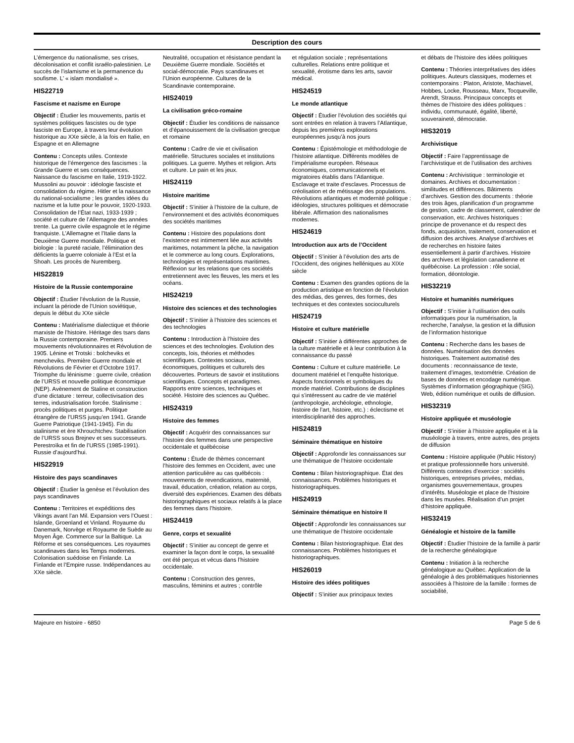Description des cours
L’émergence du nationalisme, ses crises, décolonisation et conflit israélo-palestinien. Le succès de l’islamisme et la permanence du soufisme. L’ « islam mondialisé ».
HIS22719
Fascisme et nazisme en Europe
Objectif : Étudier les mouvements, partis et systèmes politiques fascistes ou de type fasciste en Europe, à travers leur évolution historique au XXe siècle, à la fois en Italie, en Espagne et en Allemagne
Contenu : Concepts utiles. Contexte historique de l’émergence des fascismes : la Grande Guerre et ses conséquences. Naissance du fascisme en Italie, 1919-1922. Mussolini au pouvoir : idéologie fasciste et consolidation du régime. Hitler et la naissance du national-socialisme ; les grandes idées du nazisme et la lutte pour le pouvoir, 1920-1933. Consolidation de l’État nazi, 1933-1939 ; société et culture de l’Allemagne des années trente. La guerre civile espagnole et le régime franquiste. L’Allemagne et l’Italie dans la Deuxième Guerre mondiale. Politique et biologie : la pureté raciale, l’élimination des déficients la guerre coloniale à l’Est et la Shoah. Les procès de Nuremberg.
HIS22819
Histoire de la Russie contemporaine
Objectif : Étudier l’évolution de la Russie, incluant la période de l’Union soviétique, depuis le début du XXe siècle
Contenu : Matérialisme dialectique et théorie marxiste de l’histoire. Héritage des tsars dans la Russie contemporaine. Premiers mouvements révolutionnaires et Révolution de 1905. Lénine et Trotski : bolcheviks et mencheviks. Première Guerre mondiale et Révolutions de Février et d’Octobre 1917. Triomphe du léninisme : guerre civile, création de l’URSS et nouvelle politique économique (NEP). Avènement de Staline et construction d’une dictature : terreur, collectivisation des terres, industrialisation forcée. Stalinisme : procès politiques et purges. Politique étrangère de l’URSS jusqu’en 1941. Grande Guerre Patriotique (1941-1945). Fin du stalinisme et ère Khrouchtchev. Stabilisation de l’URSS sous Brejnev et ses successeurs. Perestroïka et fin de l’URSS (1985-1991). Russie d’aujourd’hui.
HIS22919
Histoire des pays scandinaves
Objectif : Étudier la genèse et l’évolution des pays scandinaves
Contenu : Territoires et expéditions des Vikings avant l’an Mil. Expansion vers l’Ouest : Islande, Groenland et Vinland. Royaume du Danemark, Norvège et Royaume de Suède au Moyen Âge. Commerce sur la Baltique. La Réforme et ses conséquences. Les royaumes scandinaves dans les Temps modernes. Colonisation suédoise en Finlande. La Finlande et l’Empire russe. Indépendances au XXe siècle.
Neutralité, occupation et résistance pendant la Deuxième Guerre mondiale. Sociétés et social-démocratie. Pays scandinaves et l’Union européenne. Cultures de la Scandinavie contemporaine.
HIS24019
La civilisation gréco-romaine
Objectif : Étudier les conditions de naissance et d’épanouissement de la civilisation grecque et romaine
Contenu : Cadre de vie et civilisation matérielle. Structures sociales et institutions politiques. La guerre. Mythes et religion. Arts et culture. Le pain et les jeux.
HIS24119
Histoire maritime
Objectif : S’initier à l’histoire de la culture, de l’environnement et des activités économiques des sociétés maritimes
Contenu : Histoire des populations dont l’existence est intimement liée aux activités maritimes, notamment la pêche, la navigation et le commerce au long cours. Explorations, technologies et représentations maritimes. Réflexion sur les relations que ces sociétés entretiennent avec les fleuves, les mers et les océans.
HIS24219
Histoire des sciences et des technologies
Objectif : S’initier à l’histoire des sciences et des technologies
Contenu : Introduction à l’histoire des sciences et des technologies. Évolution des concepts, lois, théories et méthodes scientifiques. Contextes sociaux, économiques, politiques et culturels des découvertes. Porteurs de savoir et institutions scientifiques. Concepts et paradigmes. Rapports entre sciences, techniques et société. Histoire des sciences au Québec.
HIS24319
Histoire des femmes
Objectif : Acquérir des connaissances sur l’histoire des femmes dans une perspective occidentale et québécoise
Contenu : Étude de thèmes concernant l’histoire des femmes en Occident, avec une attention particulière au cas québécois : mouvements de revendications, maternité, travail, éducation, création, relation au corps, diversité des expériences. Examen des débats historiographiques et sociaux relatifs à la place des femmes dans l’histoire.
HIS24419
Genre, corps et sexualité
Objectif : S’initier au concept de genre et examiner la façon dont le corps, la sexualité ont été perçus et vécus dans l’histoire occidentale.
Contenu : Construction des genres, masculins, féminins et autres ; contrôle
et régulation sociale ; représentations culturelles. Relations entre politique et sexualité, érotisme dans les arts, savoir médical.
HIS24519
Le monde atlantique
Objectif : Étudier l’évolution des sociétés qui sont entrées en relation à travers l’Atlantique, depuis les premières explorations européennes jusqu’à nos jours
Contenu : Épistémologie et méthodologie de l’histoire atlantique. Différents modèles de l’impérialisme européen. Réseaux économiques, communicationnels et migratoires établis dans l’Atlantique. Esclavage et traite d’esclaves. Processus de créolisation et de métissage des populations. Révolutions atlantiques et modernité politique : idéologies, structures politiques et démocratie libérale. Affirmation des nationalismes modernes.
HIS24619
Introduction aux arts de l’Occident
Objectif : S’initier à l’évolution des arts de l’Occident, des origines helléniques au XIXe siècle
Contenu : Examen des grandes options de la production artistique en fonction de l’évolution des médias, des genres, des formes, des techniques et des contextes socioculturels
HIS24719
Histoire et culture matérielle
Objectif : S’initier à différentes approches de la culture matérielle et à leur contribution à la connaissance du passé
Contenu : Culture et culture matérielle. Le document matériel et l’enquête historique. Aspects fonctionnels et symboliques du monde matériel. Contributions de disciplines qui s’intéressent au cadre de vie matériel (anthropologie, archéologie, ethnologie, histoire de l’art, histoire, etc.) : éclectisme et interdisciplinarité des approches.
HIS24819
Séminaire thématique en histoire
Objectif : Approfondir les connaissances sur une thématique de l’histoire occidentale
Contenu : Bilan historiographique. État des connaissances. Problèmes historiques et historiographiques.
HIS24919
Séminaire thématique en histoire II
Objectif : Approfondir les connaissances sur une thématique de l’histoire occidentale
Contenu : Bilan historiographique. État des connaissances. Problèmes historiques et historiographiques.
HIS26019
Histoire des idées politiques
Objectif : S’initier aux principaux textes
et débats de l’histoire des idées politiques
Contenu : Théories interprétatives des idées politiques. Auteurs classiques, modernes et contemporains : Platon, Aristote, Machiavel, Hobbes, Locke, Rousseau, Marx, Tocqueville, Arendt, Strauss. Principaux concepts et thèmes de l’histoire des idées politiques : individu, communauté, égalité, liberté, souveraineté, démocratie.
HIS32019
Archivistique
Objectif : Faire l’apprentissage de l’archivistique et de l’utilisation des archives
Contenu : Archivistique : terminologie et domaines. Archives et documentation : similitudes et différences. Bâtiments d’archives. Gestion des documents : théorie des trois âges, planification d’un programme de gestion, cadre de classement, calendrier de conservation, etc. Archives historiques : principe de provenance et du respect des fonds, acquisition, traitement, conservation et diffusion des archives. Analyse d’archives et de recherches en histoire faites essentiellement à partir d’archives. Histoire des archives et législation canadienne et québécoise. La profession : rôle social, formation, déontologie.
HIS32219
Histoire et humanités numériques
Objectif : S’initier à l’utilisation des outils informatiques pour la numérisation, la recherche, l’analyse, la gestion et la diffusion de l’information historique
Contenu : Recherche dans les bases de données. Numérisation des données historiques. Traitement automatisé des documents : reconnaissance de texte, traitement d’images, textométrie. Création de bases de données et encodage numérique. Systèmes d’information géographique (SIG). Web, édition numérique et outils de diffusion.
HIS32319
Histoire appliquée et muséologie
Objectif : S’initier à l’histoire appliquée et à la muséologie à travers, entre autres, des projets de diffusion
Contenu : Histoire appliquée (Public History) et pratique professionnelle hors université. Différents contextes d’exercice : sociétés historiques, entreprises privées, médias, organismes gouvernementaux, groupes d’intérêts. Muséologie et place de l’histoire dans les musées. Réalisation d’un projet d’histoire appliquée.
HIS32419
Généalogie et histoire de la famille
Objectif : Étudier l’histoire de la famille à partir de la recherche généalogique
Contenu : Initiation à la recherche généalogique au Québec. Application de la généalogie à des problématiques historiennes associées à l’histoire de la famille : formes de sociabilité,
Majeure en histoire - 6850 Page 5 de 6